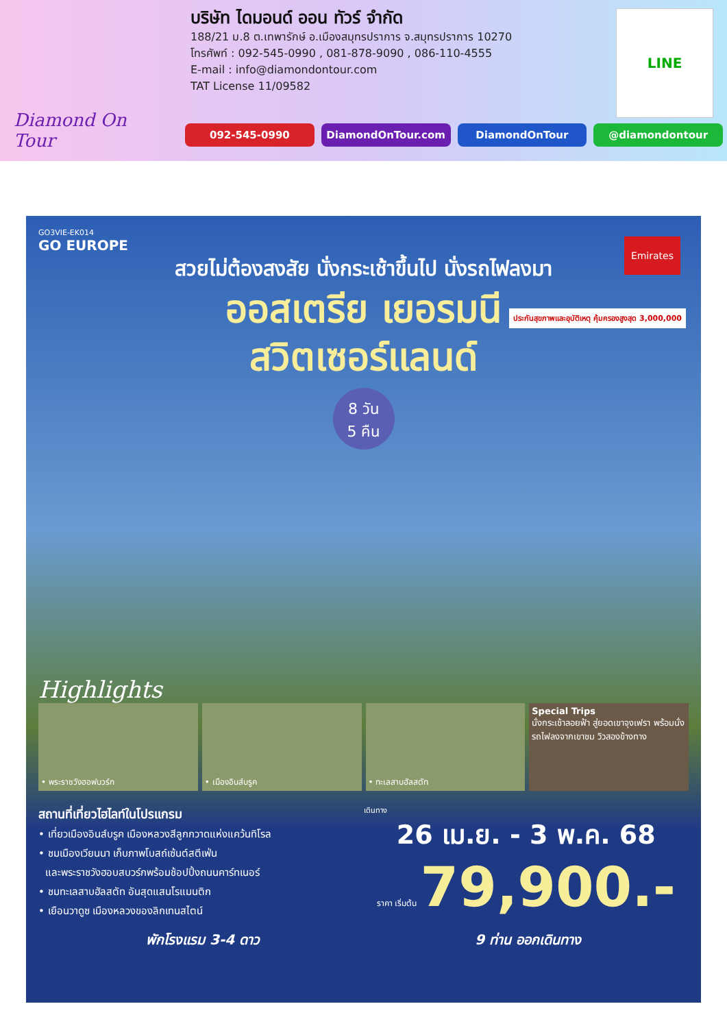Diamond On Tour
บริษัท ไดมอนด์ ออน ทัวร์ จำกัด
188/21 ม.8 ต.เทพารักษ์ อ.เมืองสมุทรปราการ จ.สมุทรปราการ 10270
โทรศัพท์ : 092-545-0990 , 081-878-9090 , 086-110-4555
E-mail : info@diamondontour.com
TAT License 11/09582
LINE
092-545-0990 DiamondOnTour.com DiamondOnTour @diamondontour
GO3VIE-EK014
GO EUROPE
สวยไม่ต้องสงสัย นั่งกระเช้าขึ้นไป นั่งรถไฟลงมา
ออสเตรีย เยอรมนี
สวิตเซอร์แลนด์
8 วัน
5 คืน
Emirates
ประกันสุขภาพและอุบัติเหตุ คุ้มครองสูงสุด 3,000,000
Highlights
• พระราชวังฮอฟบวร์ก • เมืองอินส์บรูค • ทะเลสาบฮัลสตัท Special Trips
นั่งกระเช้าลอยฟ้า สู่ยอดเขาจุงเฟรา พร้อมนั่งรถไฟลงจากเขาชม วิวสองข้างทาง
สถานที่เที่ยวไฮไลท์ในโปรแกรม
• เที่ยวเมืองอินส์บรูค เมืองหลวงสีลูกกวาดแห่งแคว้นทิโรล
• ชมเมืองเวียนนา เก็บภาพโบสถ์เซ้นต์สตีเฟ่น
และพระราชวังฮอบสบวร์กพร้อมช้อปปิ้งถนนคาร์ทเนอร์
• ชมทะเลสาบฮัลสตัท อันสุดแสนโรแมนติก
• เยือนวาดูซ เมืองหลวงของลิกเทนสไตน์
เดินทาง
26 เม.ย. - 3 พ.ค. 68
ราคา เริ่มต้น 79,900.-
พักโรงแรม 3-4 ดาว 9 ท่าน ออกเดินทาง